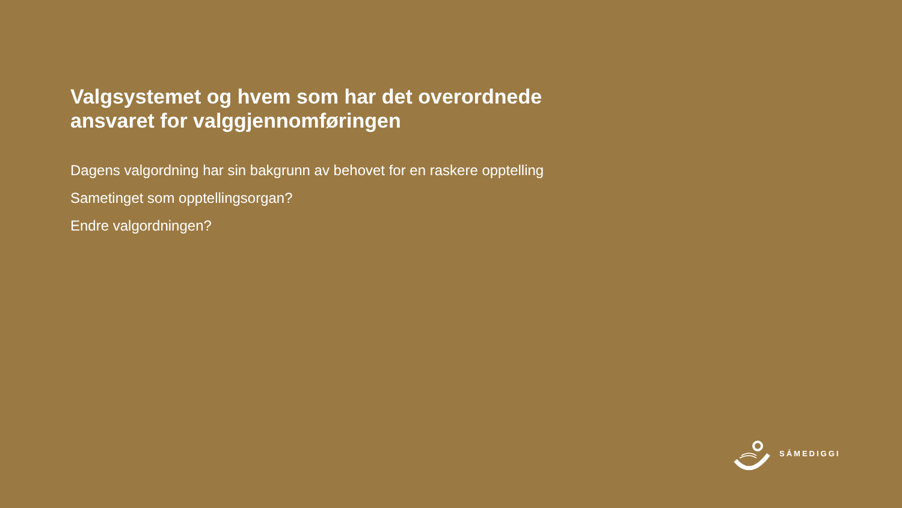Valgsystemet og hvem som har det overordnede ansvaret for valggjennomføringen
Dagens valgordning har sin bakgrunn av behovet for en raskere opptelling
Sametinget som opptellingsorgan?
Endre valgordningen?
SÁMEDIGGI